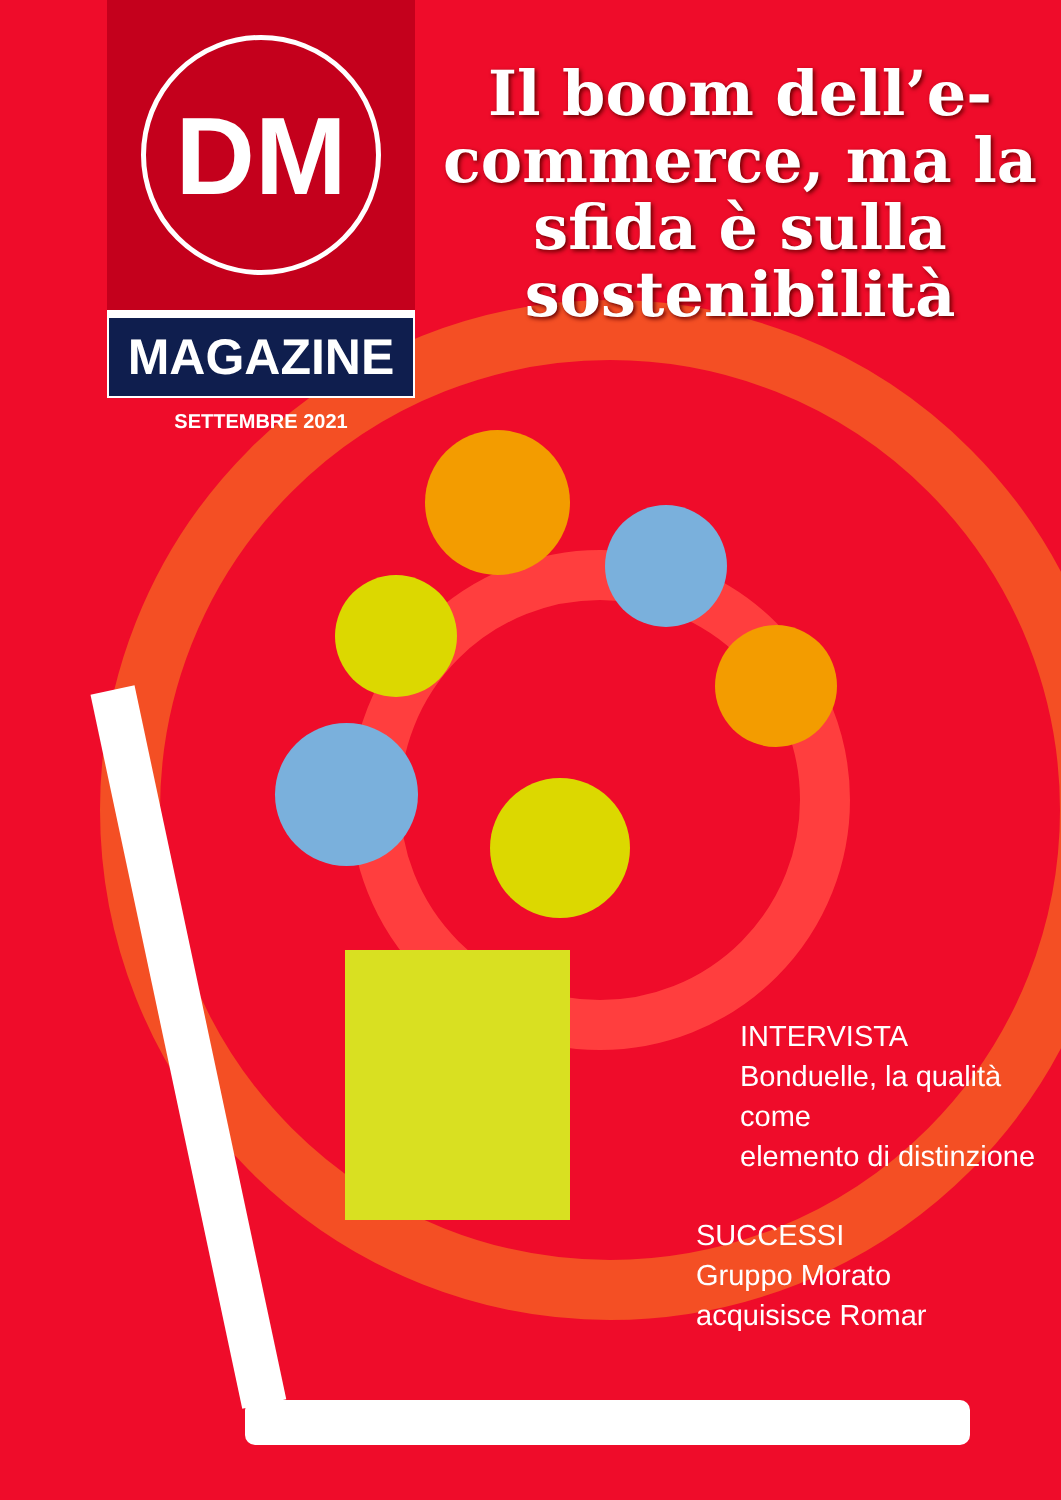DM
MAGAZINE
SETTEMBRE 2021
Il boom dell’e-commerce, ma la sfida è sulla sostenibilità
INTERVISTA
Bonduelle, la qualità come
elemento di distinzione
SUCCESSI
Gruppo Morato
acquisisce Romar